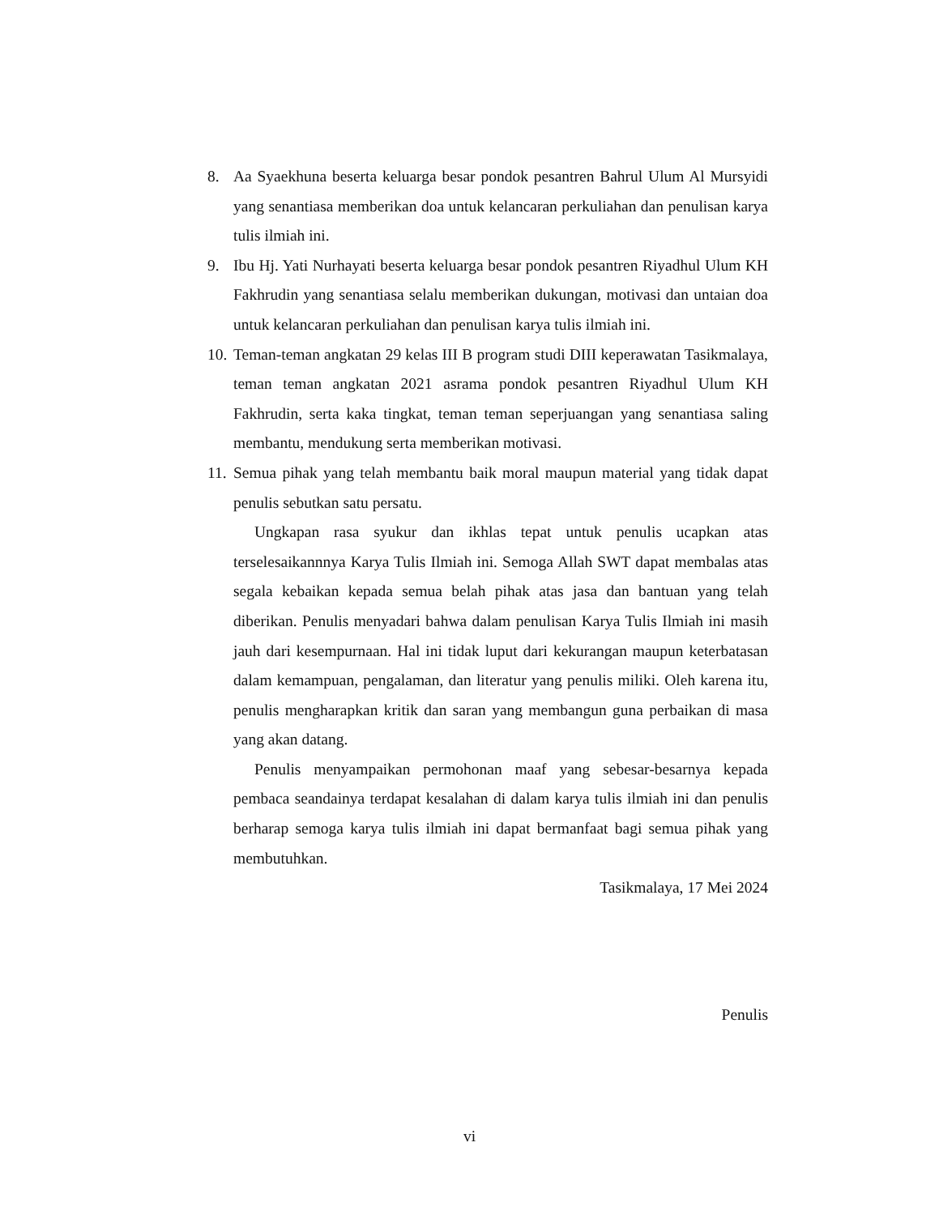8. Aa Syaekhuna beserta keluarga besar pondok pesantren Bahrul Ulum Al Mursyidi yang senantiasa memberikan doa untuk kelancaran perkuliahan dan penulisan karya tulis ilmiah ini.
9. Ibu Hj. Yati Nurhayati beserta keluarga besar pondok pesantren Riyadhul Ulum KH Fakhrudin yang senantiasa selalu memberikan dukungan, motivasi dan untaian doa untuk kelancaran perkuliahan dan penulisan karya tulis ilmiah ini.
10. Teman-teman angkatan 29 kelas III B program studi DIII keperawatan Tasikmalaya, teman teman angkatan 2021 asrama pondok pesantren Riyadhul Ulum KH Fakhrudin, serta kaka tingkat, teman teman seperjuangan yang senantiasa saling membantu, mendukung serta memberikan motivasi.
11. Semua pihak yang telah membantu baik moral maupun material yang tidak dapat penulis sebutkan satu persatu.
Ungkapan rasa syukur dan ikhlas tepat untuk penulis ucapkan atas terselesaikannnya Karya Tulis Ilmiah ini. Semoga Allah SWT dapat membalas atas segala kebaikan kepada semua belah pihak atas jasa dan bantuan yang telah diberikan. Penulis menyadari bahwa dalam penulisan Karya Tulis Ilmiah ini masih jauh dari kesempurnaan. Hal ini tidak luput dari kekurangan maupun keterbatasan dalam kemampuan, pengalaman, dan literatur yang penulis miliki. Oleh karena itu, penulis mengharapkan kritik dan saran yang membangun guna perbaikan di masa yang akan datang.
Penulis menyampaikan permohonan maaf yang sebesar-besarnya kepada pembaca seandainya terdapat kesalahan di dalam karya tulis ilmiah ini dan penulis berharap semoga karya tulis ilmiah ini dapat bermanfaat bagi semua pihak yang membutuhkan.
Tasikmalaya, 17 Mei 2024
Penulis
vi